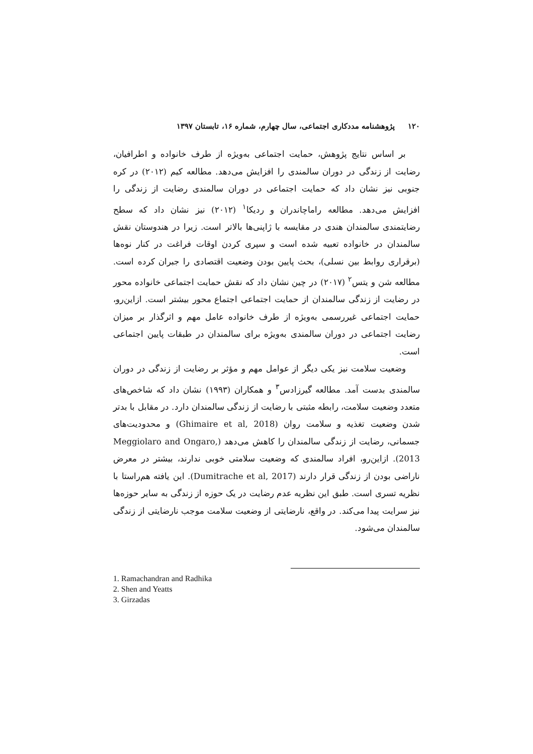۱۲۰ پژوهشنامه مددکاری اجتماعی، سال چهارم، شماره ۱۶، تابستان ۱۳۹۷
بر اساس نتایج پژوهش، حمایت اجتماعی به‌ویژه از طرف خانواده و اطرافیان، رضایت از زندگی در دوران سالمندی را افزایش می‌دهد. مطالعه کیم (۲۰۱۲) در کره جنوبی نیز نشان داد که حمایت اجتماعی در دوران سالمندی رضایت از زندگی را افزایش می‌دهد. مطالعه راماچاندران و ردیکا<sup>۱</sup> (۲۰۱۲) نیز نشان داد که سطح رضایتمندی سالمندان هندی در مقایسه با ژاپنی‌ها بالاتر است. زیرا در هندوستان نقش سالمندان در خانواده تعبیه شده است و سپری کردن اوقات فراغت در کنار نوه‌ها (برقراری روابط بین نسلی)، بحث پایین بودن وضعیت اقتصادی را جبران کرده است. مطالعه شن و یتس<sup>۲</sup> (۲۰۱۷) در چین نشان داد که نقش حمایت اجتماعی خانواده محور در رضایت از زندگی سالمندان از حمایت اجتماعی اجتماع محور بیشتر است. ازاین‌رو، حمایت اجتماعی غیررسمی به‌ویژه از طرف خانواده عامل مهم و اثرگذار بر میزان رضایت اجتماعی در دوران سالمندی به‌ویژه برای سالمندان در طبقات پایین اجتماعی است.
وضعیت سلامت نیز یکی دیگر از عوامل مهم و مؤثر بر رضایت از زندگی در دوران سالمندی بدست آمد. مطالعه گیرزادس<sup>۳</sup> و همکاران (۱۹۹۳) نشان داد که شاخص‌های متعدد وضعیت سلامت، رابطه مثبتی با رضایت از زندگی سالمندان دارد. در مقابل با بدتر شدن وضعیت تغذیه و سلامت روان (Ghimaire et al, 2018) و محدودیت‌های جسمانی، رضایت از زندگی سالمندان را کاهش می‌دهد (Meggiolaro and Ongaro, 2013). ازاین‌رو، افراد سالمندی که وضعیت سلامتی خوبی ندارند، بیشتر در معرض ناراضی بودن از زندگی قرار دارند (Dumitrache et al, 2017). این یافته هم‌راستا با نظریه تسری است. طبق این نظریه عدم رضایت در یک حوزه از زندگی به سایر حوزه‌ها نیز سرایت پیدا می‌کند. در واقع، نارضایتی از وضعیت سلامت موجب نارضایتی از زندگی سالمندان می‌شود.
1. Ramachandran and Radhika
2. Shen and Yeatts
3. Girzadas